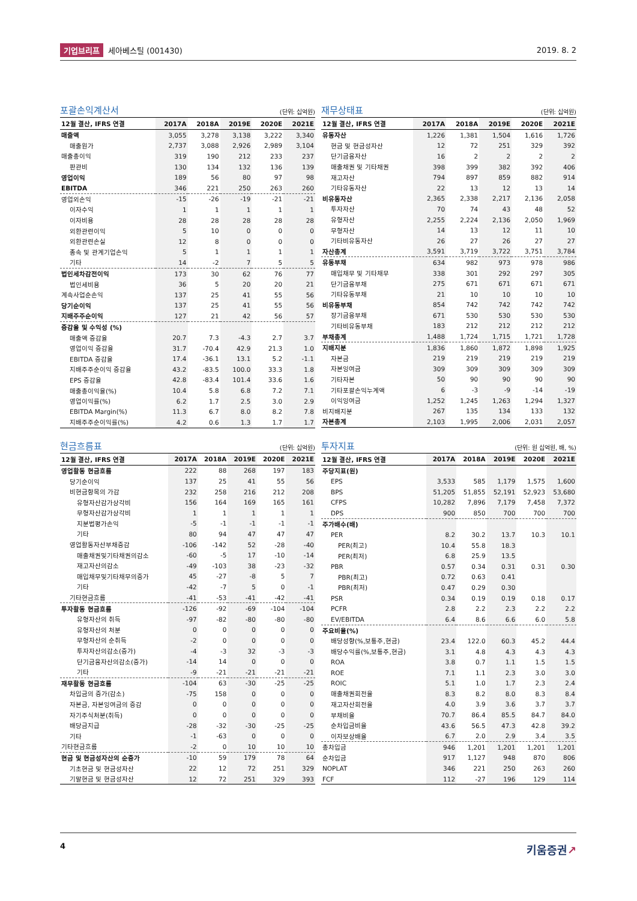기업브리프 세아베스틸 (001430) 2019. 8. 2
포괄손익계산서
(단위: 십억원)
| 12월 결산, IFRS 연결 | 2017A | 2018A | 2019E | 2020E | 2021E |
| --- | --- | --- | --- | --- | --- |
| 매출액 | 3,055 | 3,278 | 3,138 | 3,222 | 3,340 |
| 매출원가 | 2,737 | 3,088 | 2,926 | 2,989 | 3,104 |
| 매출총이익 | 319 | 190 | 212 | 233 | 237 |
| 판관비 | 130 | 134 | 132 | 136 | 139 |
| 영업이익 | 189 | 56 | 80 | 97 | 98 |
| EBITDA | 346 | 221 | 250 | 263 | 260 |
| 영업외손익 | -15 | -26 | -19 | -21 | -21 |
| 이자수익 | 1 | 1 | 1 | 1 | 1 |
| 이자비용 | 28 | 28 | 28 | 28 | 28 |
| 외환관련이익 | 5 | 10 | 0 | 0 | 0 |
| 외환관련손실 | 12 | 8 | 0 | 0 | 0 |
| 종속 및 관계기업손익 | 5 | 1 | 1 | 1 | 1 |
| 기타 | 14 | -2 | 7 | 5 | 5 |
| 법인세차감전이익 | 173 | 30 | 62 | 76 | 77 |
| 법인세비용 | 36 | 5 | 20 | 20 | 21 |
| 계속사업순손익 | 137 | 25 | 41 | 55 | 56 |
| 당기순이익 | 137 | 25 | 41 | 55 | 56 |
| 지배주주순이익 | 127 | 21 | 42 | 56 | 57 |
| 증감율 및 수익성 (%) | | | | | |
| 매출액 증감율 | 20.7 | 7.3 | -4.3 | 2.7 | 3.7 |
| 영업이익 증감율 | 31.7 | -70.4 | 42.9 | 21.3 | 1.0 |
| EBITDA 증감율 | 17.4 | -36.1 | 13.1 | 5.2 | -1.1 |
| 지배주주순이익 증감율 | 43.2 | -83.5 | 100.0 | 33.3 | 1.8 |
| EPS 증감율 | 42.8 | -83.4 | 101.4 | 33.6 | 1.6 |
| 매출총이익율(%) | 10.4 | 5.8 | 6.8 | 7.2 | 7.1 |
| 영업이익률(%) | 6.2 | 1.7 | 2.5 | 3.0 | 2.9 |
| EBITDA Margin(%) | 11.3 | 6.7 | 8.0 | 8.2 | 7.8 |
| 지배주주순이익률(%) | 4.2 | 0.6 | 1.3 | 1.7 | 1.7 |
재무상태표
(단위: 십억원)
| 12월 결산, IFRS 연결 | 2017A | 2018A | 2019E | 2020E | 2021E |
| --- | --- | --- | --- | --- | --- |
| 유동자산 | 1,226 | 1,381 | 1,504 | 1,616 | 1,726 |
| 현금 및 현금성자산 | 12 | 72 | 251 | 329 | 392 |
| 단기금융자산 | 16 | 2 | 2 | 2 | 2 |
| 매출채권 및 기타채권 | 398 | 399 | 382 | 392 | 406 |
| 재고자산 | 794 | 897 | 859 | 882 | 914 |
| 기타유동자산 | 22 | 13 | 12 | 13 | 14 |
| 비유동자산 | 2,365 | 2,338 | 2,217 | 2,136 | 2,058 |
| 투자자산 | 70 | 74 | 43 | 48 | 52 |
| 유형자산 | 2,255 | 2,224 | 2,136 | 2,050 | 1,969 |
| 무형자산 | 14 | 13 | 12 | 11 | 10 |
| 기타비유동자산 | 26 | 27 | 26 | 27 | 27 |
| 자산총계 | 3,591 | 3,719 | 3,722 | 3,751 | 3,784 |
| 유동부채 | 634 | 982 | 973 | 978 | 986 |
| 매입채무 및 기타채무 | 338 | 301 | 292 | 297 | 305 |
| 단기금융부채 | 275 | 671 | 671 | 671 | 671 |
| 기타유동부채 | 21 | 10 | 10 | 10 | 10 |
| 비유동부채 | 854 | 742 | 742 | 742 | 742 |
| 장기금융부채 | 671 | 530 | 530 | 530 | 530 |
| 기타비유동부채 | 183 | 212 | 212 | 212 | 212 |
| 부채총계 | 1,488 | 1,724 | 1,715 | 1,721 | 1,728 |
| 지배지분 | 1,836 | 1,860 | 1,872 | 1,898 | 1,925 |
| 자본금 | 219 | 219 | 219 | 219 | 219 |
| 자본잉여금 | 309 | 309 | 309 | 309 | 309 |
| 기타자본 | 50 | 90 | 90 | 90 | 90 |
| 기타포괄손익누계액 | 6 | -3 | -9 | -14 | -19 |
| 이익잉여금 | 1,252 | 1,245 | 1,263 | 1,294 | 1,327 |
| 비지배지분 | 267 | 135 | 134 | 133 | 132 |
| 자본총계 | 2,103 | 1,995 | 2,006 | 2,031 | 2,057 |
현금흐름표
(단위: 십억원)
| 12월 결산, IFRS 연결 | 2017A | 2018A | 2019E | 2020E | 2021E |
| --- | --- | --- | --- | --- | --- |
| 영업활동 현금흐름 | 222 | 88 | 268 | 197 | 183 |
| 당기순이익 | 137 | 25 | 41 | 55 | 56 |
| 비현금항목의 가감 | 232 | 258 | 216 | 212 | 208 |
| 유형자산감가상각비 | 156 | 164 | 169 | 165 | 161 |
| 무형자산감가상각비 | 1 | 1 | 1 | 1 | 1 |
| 지분법평가손익 | -5 | -1 | -1 | -1 | -1 |
| 기타 | 80 | 94 | 47 | 47 | 47 |
| 영업활동자산부채증감 | -106 | -142 | 52 | -28 | -40 |
| 매출채권및기타채권의감소 | -60 | -5 | 17 | -10 | -14 |
| 재고자산의감소 | -49 | -103 | 38 | -23 | -32 |
| 매입채무및기타채무의증가 | 45 | -27 | -8 | 5 | 7 |
| 기타 | -42 | -7 | 5 | 0 | -1 |
| 기타현금흐름 | -41 | -53 | -41 | -42 | -41 |
| 투자활동 현금흐름 | -126 | -92 | -69 | -104 | -104 |
| 유형자산의 취득 | -97 | -82 | -80 | -80 | -80 |
| 유형자산의 처분 | 0 | 0 | 0 | 0 | 0 |
| 무형자산의 순취득 | -2 | 0 | 0 | 0 | 0 |
| 투자자산의감소(증가) | -4 | -3 | 32 | -3 | -3 |
| 단기금융자산의감소(증가) | -14 | 14 | 0 | 0 | 0 |
| 기타 | -9 | -21 | -21 | -21 | -21 |
| 재무활동 현금흐름 | -104 | 63 | -30 | -25 | -25 |
| 차입금의 증가(감소) | -75 | 158 | 0 | 0 | 0 |
| 자본금, 자본잉여금의 증감 | 0 | 0 | 0 | 0 | 0 |
| 자기주식처분(취득) | 0 | 0 | 0 | 0 | 0 |
| 배당금지급 | -28 | -32 | -30 | -25 | -25 |
| 기타 | -1 | -63 | 0 | 0 | 0 |
| 기타현금흐름 | -2 | 0 | 10 | 10 | 10 |
| 현금 및 현금성자산의 순증가 | -10 | 59 | 179 | 78 | 64 |
| 기초현금 및 현금성자산 | 22 | 12 | 72 | 251 | 329 |
| 기말현금 및 현금성자산 | 12 | 72 | 251 | 329 | 393 |
투자지표
(단위: 원 십억원, 배, %)
| 12월 결산, IFRS 연결 | 2017A | 2018A | 2019E | 2020E | 2021E |
| --- | --- | --- | --- | --- | --- |
| 주당지표(원) | | | | | |
| EPS | 3,533 | 585 | 1,179 | 1,575 | 1,600 |
| BPS | 51,205 | 51,855 | 52,191 | 52,923 | 53,680 |
| CFPS | 10,282 | 7,896 | 7,179 | 7,458 | 7,372 |
| DPS | 900 | 850 | 700 | 700 | 700 |
| 주가배수(배) | | | | | |
| PER | 8.2 | 30.2 | 13.7 | 10.3 | 10.1 |
| PER(최고) | 10.4 | 55.8 | 18.3 | | |
| PER(최저) | 6.8 | 25.9 | 13.5 | | |
| PBR | 0.57 | 0.34 | 0.31 | 0.31 | 0.30 |
| PBR(최고) | 0.72 | 0.63 | 0.41 | | |
| PBR(최저) | 0.47 | 0.29 | 0.30 | | |
| PSR | 0.34 | 0.19 | 0.19 | 0.18 | 0.17 |
| PCFR | 2.8 | 2.2 | 2.3 | 2.2 | 2.2 |
| EV/EBITDA | 6.4 | 8.6 | 6.6 | 6.0 | 5.8 |
| 주요비율(%) | | | | | |
| 배당성향(%,보통주,현금) | 23.4 | 122.0 | 60.3 | 45.2 | 44.4 |
| 배당수익률(%,보통주,현금) | 3.1 | 4.8 | 4.3 | 4.3 | 4.3 |
| ROA | 3.8 | 0.7 | 1.1 | 1.5 | 1.5 |
| ROE | 7.1 | 1.1 | 2.3 | 3.0 | 3.0 |
| ROIC | 5.1 | 1.0 | 1.7 | 2.3 | 2.4 |
| 매출채권회전율 | 8.3 | 8.2 | 8.0 | 8.3 | 8.4 |
| 재고자산회전율 | 4.0 | 3.9 | 3.6 | 3.7 | 3.7 |
| 부채비율 | 70.7 | 86.4 | 85.5 | 84.7 | 84.0 |
| 순차입금비율 | 43.6 | 56.5 | 47.3 | 42.8 | 39.2 |
| 이자보상배율 | 6.7 | 2.0 | 2.9 | 3.4 | 3.5 |
| 총차입금 | 946 | 1,201 | 1,201 | 1,201 | 1,201 |
| 순차입금 | 917 | 1,127 | 948 | 870 | 806 |
| NOPLAT | 346 | 221 | 250 | 263 | 260 |
| FCF | 112 | -27 | 196 | 129 | 114 |
4 키움증권↗